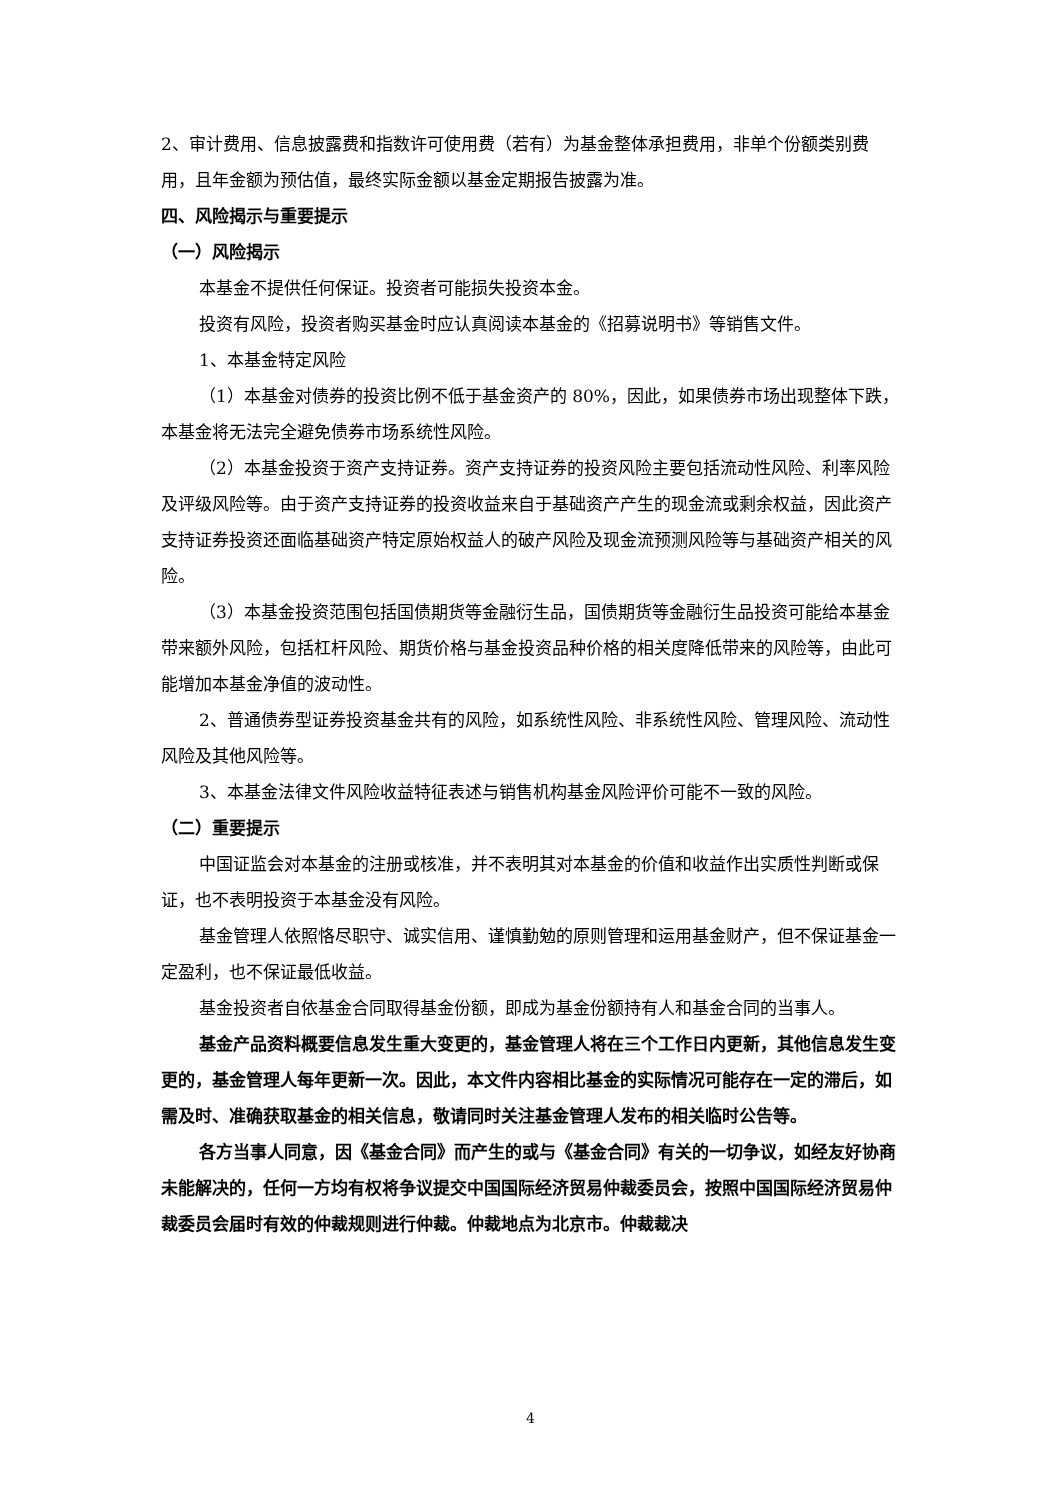2、审计费用、信息披露费和指数许可使用费（若有）为基金整体承担费用，非单个份额类别费用，且年金额为预估值，最终实际金额以基金定期报告披露为准。
四、风险揭示与重要提示
（一）风险揭示
本基金不提供任何保证。投资者可能损失投资本金。
投资有风险，投资者购买基金时应认真阅读本基金的《招募说明书》等销售文件。
1、本基金特定风险
（1）本基金对债券的投资比例不低于基金资产的 80%，因此，如果债券市场出现整体下跌，本基金将无法完全避免债券市场系统性风险。
（2）本基金投资于资产支持证券。资产支持证券的投资风险主要包括流动性风险、利率风险及评级风险等。由于资产支持证券的投资收益来自于基础资产产生的现金流或剩余权益，因此资产支持证券投资还面临基础资产特定原始权益人的破产风险及现金流预测风险等与基础资产相关的风险。
（3）本基金投资范围包括国债期货等金融衍生品，国债期货等金融衍生品投资可能给本基金带来额外风险，包括杠杆风险、期货价格与基金投资品种价格的相关度降低带来的风险等，由此可能增加本基金净值的波动性。
2、普通债券型证券投资基金共有的风险，如系统性风险、非系统性风险、管理风险、流动性风险及其他风险等。
3、本基金法律文件风险收益特征表述与销售机构基金风险评价可能不一致的风险。
（二）重要提示
中国证监会对本基金的注册或核准，并不表明其对本基金的价值和收益作出实质性判断或保证，也不表明投资于本基金没有风险。
基金管理人依照恪尽职守、诚实信用、谨慎勤勉的原则管理和运用基金财产，但不保证基金一定盈利，也不保证最低收益。
基金投资者自依基金合同取得基金份额，即成为基金份额持有人和基金合同的当事人。
基金产品资料概要信息发生重大变更的，基金管理人将在三个工作日内更新，其他信息发生变更的，基金管理人每年更新一次。因此，本文件内容相比基金的实际情况可能存在一定的滞后，如需及时、准确获取基金的相关信息，敬请同时关注基金管理人发布的相关临时公告等。
各方当事人同意，因《基金合同》而产生的或与《基金合同》有关的一切争议，如经友好协商未能解决的，任何一方均有权将争议提交中国国际经济贸易仲裁委员会，按照中国国际经济贸易仲裁委员会届时有效的仲裁规则进行仲裁。仲裁地点为北京市。仲裁裁决
4